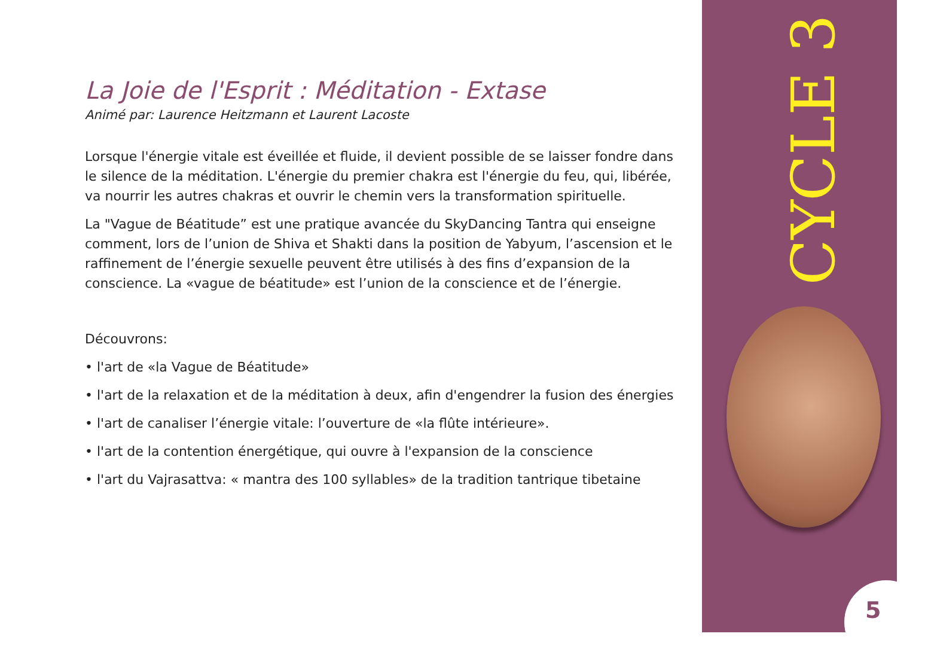La Joie de l'Esprit : Méditation - Extase
Animé par: Laurence Heitzmann et Laurent Lacoste
Lorsque l'énergie vitale est éveillée et fluide, il devient possible de se laisser fondre dans le silence de la méditation. L'énergie du premier chakra est l'énergie du feu, qui, libérée, va nourrir les autres chakras et ouvrir le chemin vers la transformation spirituelle.
La "Vague de Béatitude” est une pratique avancée du SkyDancing Tantra qui enseigne comment, lors de l’union de Shiva et Shakti dans la position de Yabyum, l’ascension et le raffinement de l’énergie sexuelle peuvent être utilisés à des fins d’expansion de la conscience. La «vague de béatitude» est l’union de la conscience et de l’énergie.
Découvrons:
• l'art de «la Vague de Béatitude»
• l'art de la relaxation et de la méditation à deux, afin d'engendrer la fusion des énergies
• l'art de canaliser l’énergie vitale: l’ouverture de «la flûte intérieure».
• l'art de la contention énergétique, qui ouvre à l'expansion de la conscience
• l'art du Vajrasattva: « mantra des 100 syllables» de la tradition tantrique tibetaine
CYCLE 3
5